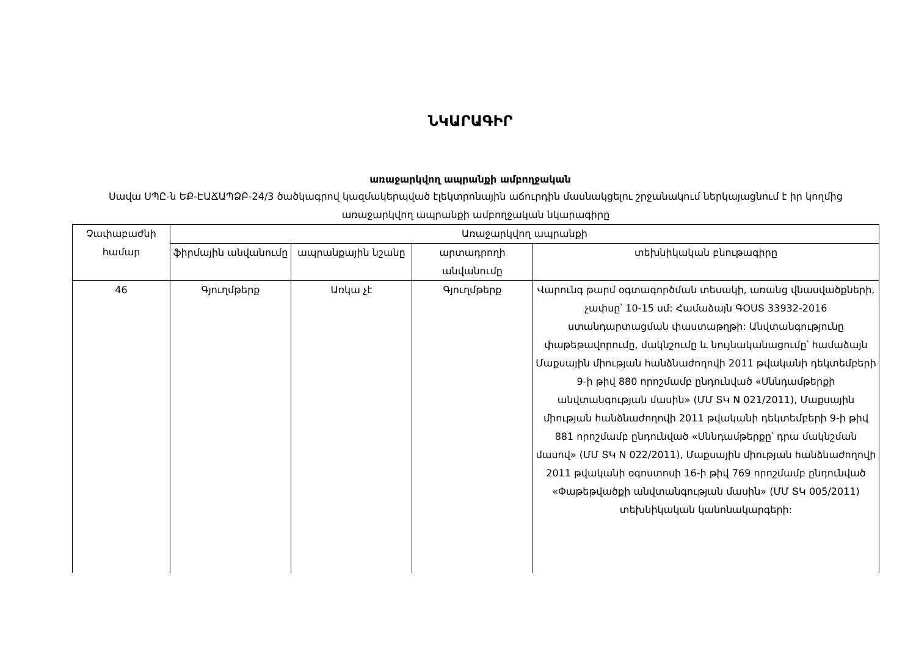ՆԿԱՐԱԳԻՐ
առաջարկվող ապրանքի ամբողջական
Սավա ՍՊԸ-ն ԵՔ-ԷԱՃԱՊՁԲ-24/3 ծածկագրով կազմակերպված էլեկտրոնային աճուրդին մասնակցելու շրջանակում ներկայացնում է իր կողմից առաջարկվող ապրանքի ամբողջական նկարագիրը
| Չափաբաժնի համար | Առաջարկվող ապրանքի | | | |
| --- | --- | --- | --- | --- |
| | ֆիրմային անվանումը | ապրանքային նշանը | արտադրողի անվանումը | տեխնիկական բնութագիրը |
| 46 | Գյուղմթերք | Առկա չէ | Գյուղմթերք | Վարունգ թարմ օգտագործման տեսակի, առանց վնասվածքների, չափսը՝ 10-15 սմ: Համաձայն ԳՕՍՏ 33932-2016 ստանդարտացման փաստաթղթի: Անվտանգությունը փաթեթավորումը, մակնշումը և նույնականացումը՝ համաձայն Մաքսային միության հանձնաժողովի 2011 թվականի դեկտեմբերի 9-ի թիվ 880 որոշմամբ ընդունված «Սննդամթերքի անվտանգության մասին» (ՄՄ ՏԿ N 021/2011), Մաքսային միության հանձնաժողովի 2011 թվականի դեկտեմբերի 9-ի թիվ 881 որոշմամբ ընդունված «Սննդամթերքը՝ դրա մակնշման մասով» (ՄՄ ՏԿ N 022/2011), Մաքսային միության հանձնաժողովի 2011 թվականի օգոստոսի 16-ի թիվ 769 որոշմամբ ընդունված «Փաթեթվածքի անվտանգության մասին» (ՄՄ ՏԿ 005/2011) տեխնիկական կանոնակարգերի: |